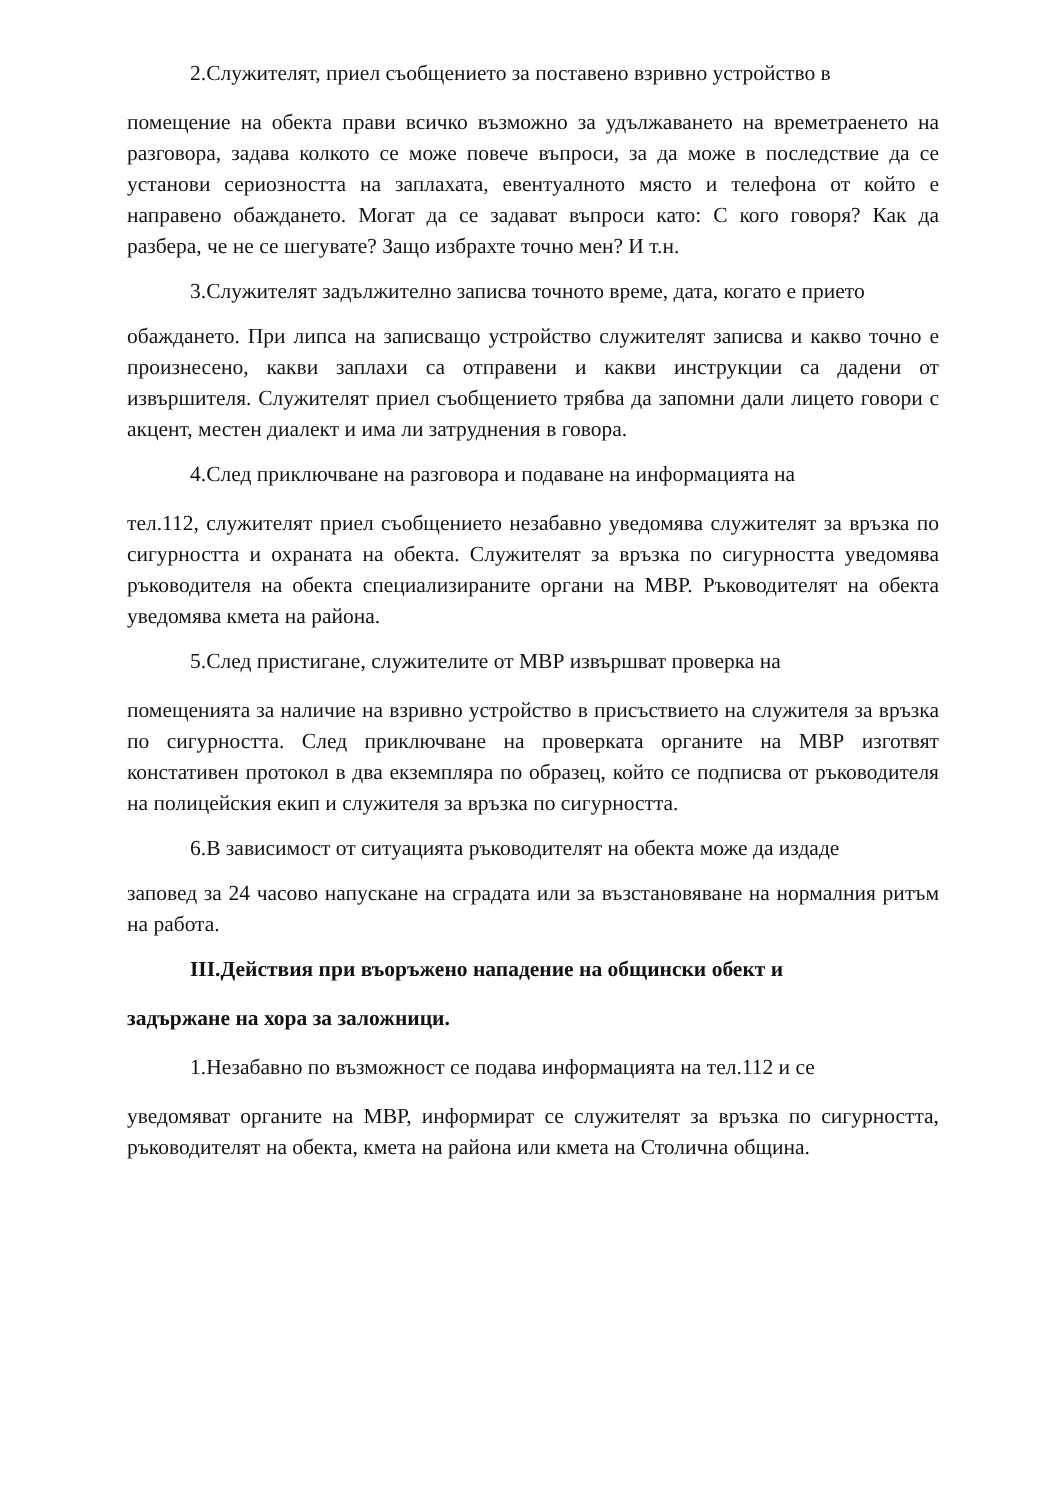2.Служителят, приел съобщението за поставено взривно устройство в
помещение на обекта прави всичко възможно за удължаването на времетраенето на разговора, задава колкото се може повече въпроси, за да може в последствие да се установи сериозността на заплахата, евентуалното място и телефона от който е направено обаждането. Могат да се задават въпроси като: С кого говоря? Как да разбера, че не се шегувате? Защо избрахте точно мен? И т.н.
3.Служителят задължително записва точното време, дата, когато е прието
обаждането. При липса на записващо устройство служителят записва и какво точно е произнесено, какви заплахи са отправени и какви инструкции са дадени от извършителя. Служителят приел съобщението трябва да запомни дали лицето говори с акцент, местен диалект и има ли затруднения в говора.
4.След приключване на разговора и подаване на информацията на
тел.112, служителят приел съобщението незабавно уведомява служителят за връзка по сигурността и охраната на обекта. Служителят за връзка по сигурността уведомява ръководителя на обекта специализираните органи на МВР. Ръководителят на обекта уведомява кмета на района.
5.След пристигане, служителите от МВР извършват проверка на
помещенията за наличие на взривно устройство в присъствието на служителя за връзка по сигурността. След приключване на проверката органите на МВР изготвят констативен протокол в два екземпляра по образец, който се подписва от ръководителя на полицейския екип и служителя за връзка по сигурността.
6.В зависимост от ситуацията ръководителят на обекта може да издаде
заповед за 24 часово напускане на сградата или за възстановяване на нормалния ритъм на работа.
III.Действия при въоръжено нападение на общински обект и
задържане на хора за заложници.
1.Незабавно по възможност се подава информацията на тел.112 и се
уведомяват органите на МВР, информират се служителят за връзка по сигурността, ръководителят на обекта, кмета на района или кмета на Столична община.